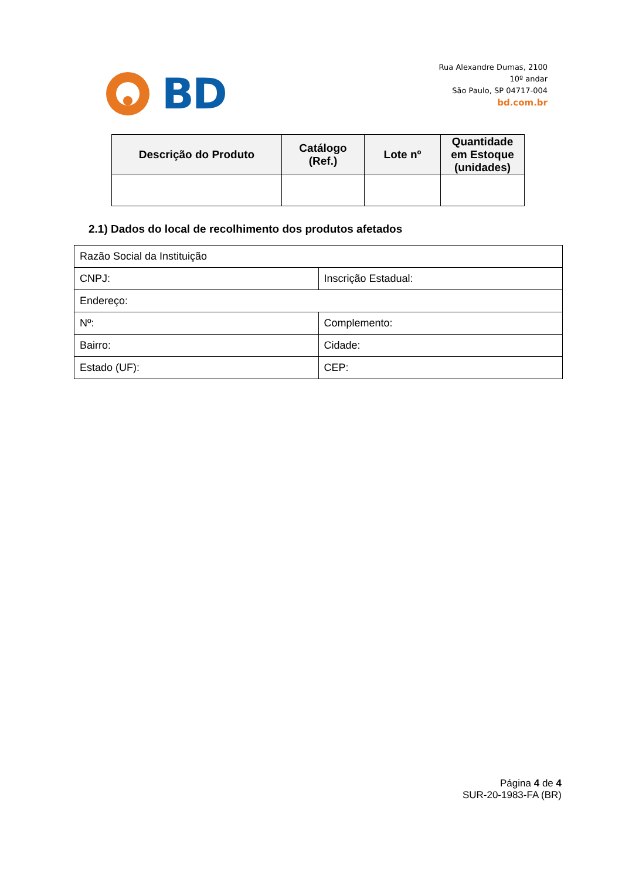BD
Rua Alexandre Dumas, 2100
10º andar
São Paulo, SP 04717-004
bd.com.br
| Descrição do Produto | Catálogo (Ref.) | Lote nº | Quantidade em Estoque (unidades) |
| --- | --- | --- | --- |
2.1) Dados do local de recolhimento dos produtos afetados
| Razão Social da Instituição | |
| CNPJ: | Inscrição Estadual: |
| Endereço: | |
| Nº: | Complemento: |
| Bairro: | Cidade: |
| Estado (UF): | CEP: |
Página 4 de 4
SUR-20-1983-FA (BR)